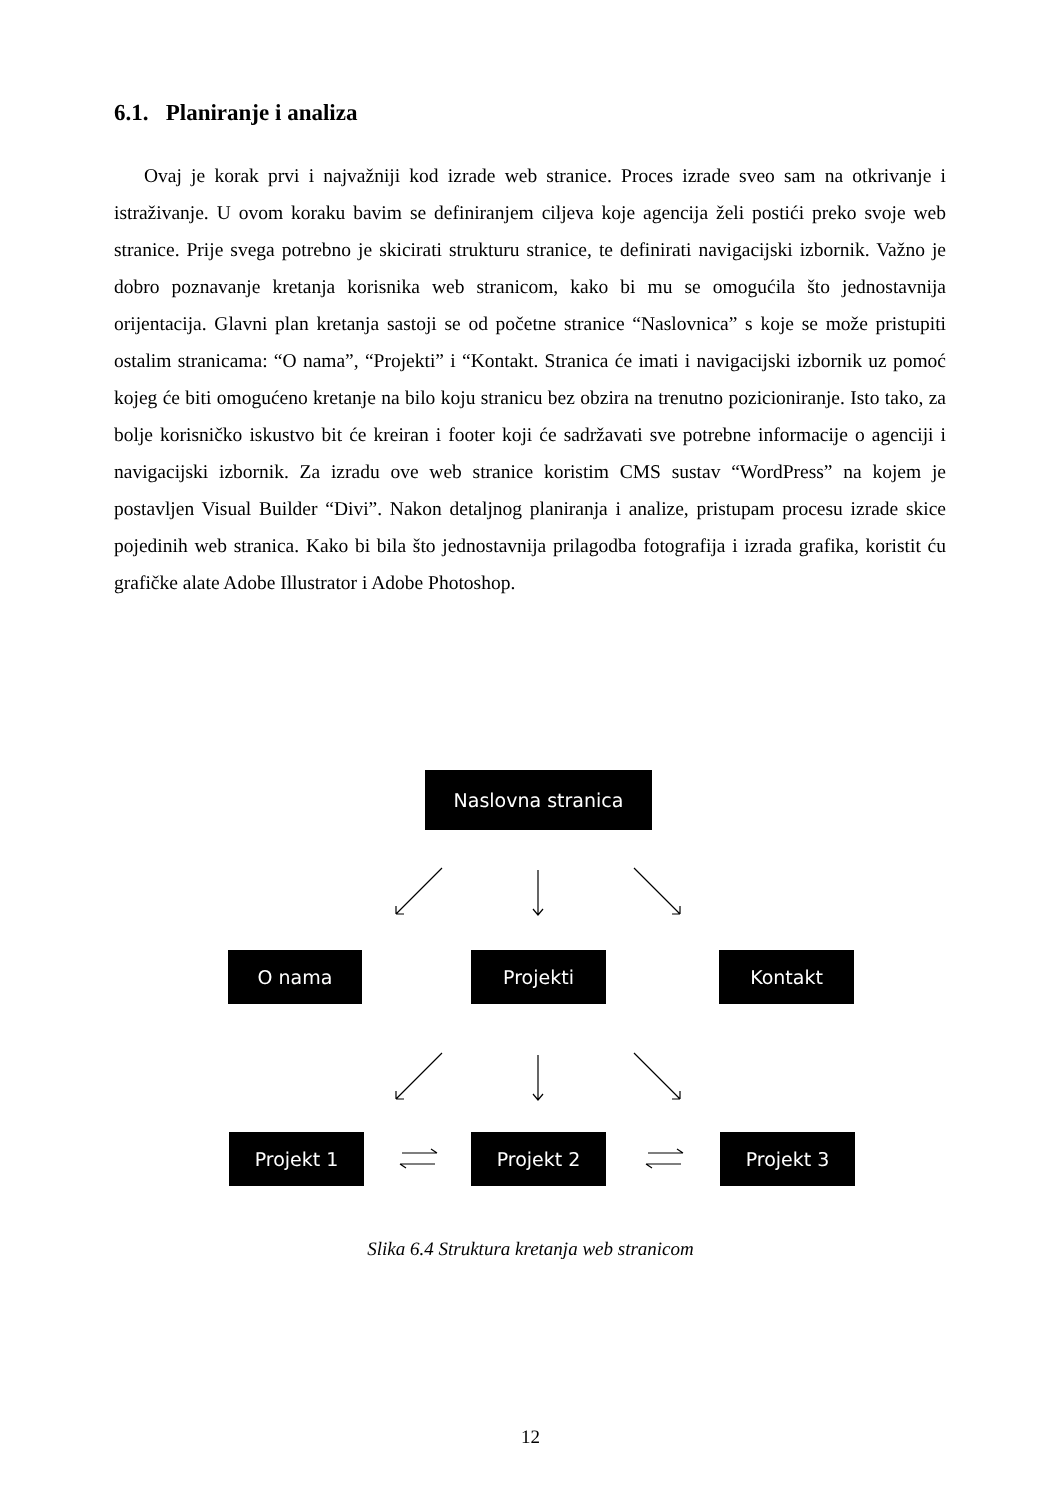6.1. Planiranje i analiza
Ovaj je korak prvi i najvažniji kod izrade web stranice. Proces izrade sveo sam na otkrivanje i istraživanje. U ovom koraku bavim se definiranjem ciljeva koje agencija želi postići preko svoje web stranice. Prije svega potrebno je skicirati strukturu stranice, te definirati navigacijski izbornik. Važno je dobro poznavanje kretanja korisnika web stranicom, kako bi mu se omogućila što jednostavnija orijentacija. Glavni plan kretanja sastoji se od početne stranice “Naslovnica” s koje se može pristupiti ostalim stranicama: “O nama”, “Projekti” i “Kontakt. Stranica će imati i navigacijski izbornik uz pomoć kojeg će biti omogućeno kretanje na bilo koju stranicu bez obzira na trenutno pozicioniranje. Isto tako, za bolje korisničko iskustvo bit će kreiran i footer koji će sadržavati sve potrebne informacije o agenciji i navigacijski izbornik. Za izradu ove web stranice koristim CMS sustav “WordPress” na kojem je postavljen Visual Builder “Divi”. Nakon detaljnog planiranja i analize, pristupam procesu izrade skice pojedinih web stranica. Kako bi bila što jednostavnija prilagodba fotografija i izrada grafika, koristit ću grafičke alate Adobe Illustrator i Adobe Photoshop.
Naslovna stranica
O nama Projekti Kontakt
Projekt 1 Projekt 2 Projekt 3
Slika 6.4 Struktura kretanja web stranicom
12